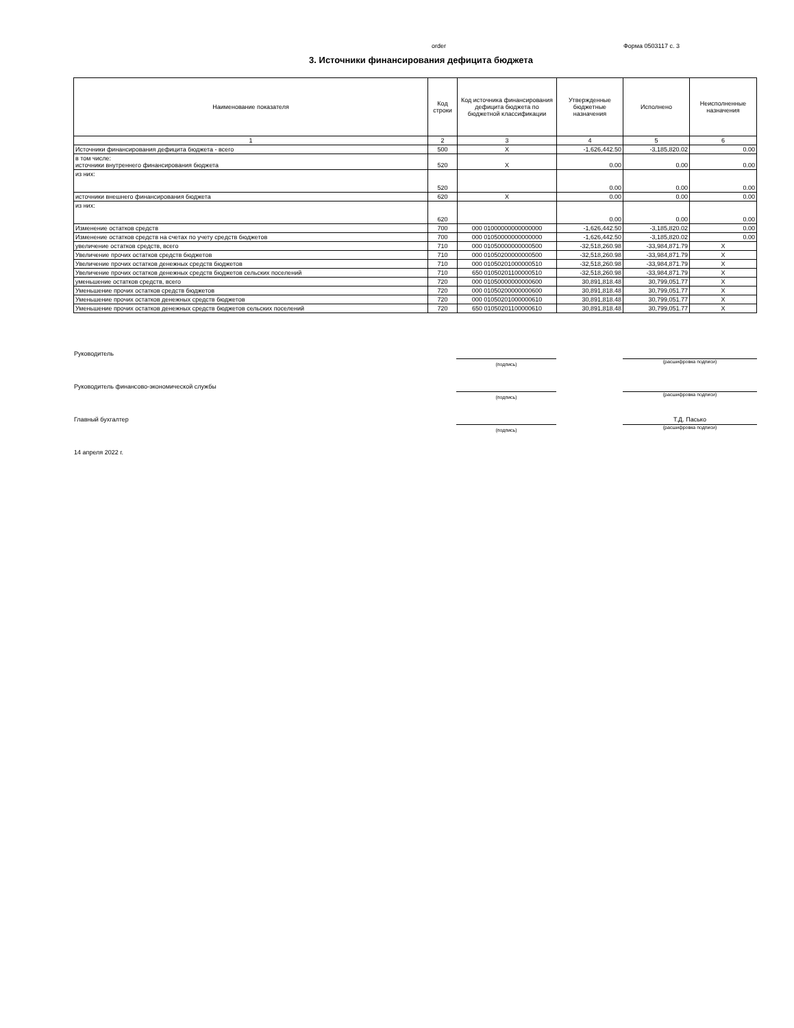order Форма 0503117 с. 3
3. Источники финансирования дефицита бюджета
| Наименование показателя | Код строки | Код источника финансирования дефицита бюджета по бюджетной классификации | Утвержденные бюджетные назначения | Исполнено | Неисполненные назначения |
| --- | --- | --- | --- | --- | --- |
| 1 | 2 | 3 | 4 | 5 | 6 |
| Источники финансирования дефицита бюджета - всего | 500 | X | -1,626,442.50 | -3,185,820.02 | 0.00 |
| в том числе: источники внутреннего финансирования бюджета | 520 | X | 0.00 | 0.00 | 0.00 |
| из них: | 520 | | 0.00 | 0.00 | 0.00 |
| источники внешнего финансирования бюджета | 620 | X | 0.00 | 0.00 | 0.00 |
| из них: | 620 | | 0.00 | 0.00 | 0.00 |
| Изменение остатков средств | 700 | 000 01000000000000000 | -1,626,442.50 | -3,185,820.02 | 0.00 |
| Изменение остатков средств на счетах по учету средств бюджетов | 700 | 000 01050000000000000 | -1,626,442.50 | -3,185,820.02 | 0.00 |
| увеличение остатков средств, всего | 710 | 000 01050000000000500 | -32,518,260.98 | -33,984,871.79 | X |
| Увеличение прочих остатков средств бюджетов | 710 | 000 01050200000000500 | -32,518,260.98 | -33,984,871.79 | X |
| Увеличение прочих остатков денежных средств бюджетов | 710 | 000 01050201000000510 | -32,518,260.98 | -33,984,871.79 | X |
| Увеличение прочих остатков денежных средств бюджетов сельских поселений | 710 | 650 01050201100000510 | -32,518,260.98 | -33,984,871.79 | X |
| уменьшение остатков средств, всего | 720 | 000 01050000000000600 | 30,891,818.48 | 30,799,051.77 | X |
| Уменьшение прочих остатков средств бюджетов | 720 | 000 01050200000000600 | 30,891,818.48 | 30,799,051.77 | X |
| Уменьшение прочих остатков денежных средств бюджетов | 720 | 000 01050201000000610 | 30,891,818.48 | 30,799,051.77 | X |
| Уменьшение прочих остатков денежных средств бюджетов сельских поселений | 720 | 650 01050201100000610 | 30,891,818.48 | 30,799,051.77 | X |
Руководитель
(подпись)
(расшифровка подписи)
Руководитель финансово-экономической службы
(подпись)
(расшифровка подписи)
Главный бухгалтер
(подпись)
Т.Д. Пасько
(расшифровка подписи)
14 апреля 2022 г.